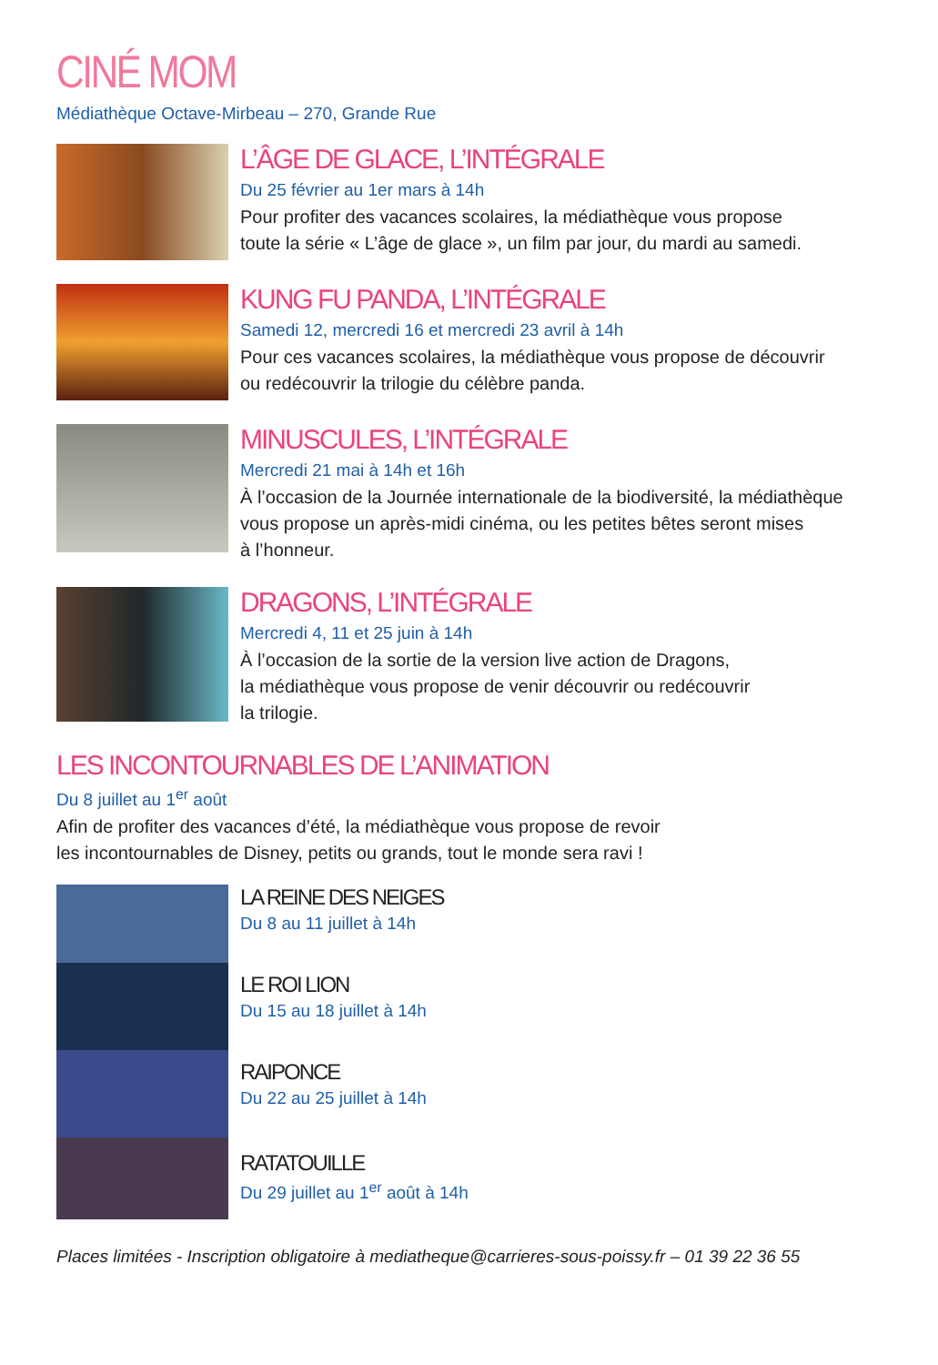CINÉ MOM
Médiathèque Octave-Mirbeau – 270, Grande Rue
L’ÂGE DE GLACE, L’INTÉGRALE
Du 25 février au 1er mars à 14h
Pour profiter des vacances scolaires, la médiathèque vous propose
toute la série « L’âge de glace », un film par jour, du mardi au samedi.
KUNG FU PANDA, L’INTÉGRALE
Samedi 12, mercredi 16 et mercredi 23 avril à 14h
Pour ces vacances scolaires, la médiathèque vous propose de découvrir
ou redécouvrir la trilogie du célèbre panda.
MINUSCULES, L’INTÉGRALE
Mercredi 21 mai à 14h et 16h
À l’occasion de la Journée internationale de la biodiversité, la médiathèque
vous propose un après-midi cinéma, ou les petites bêtes seront mises
à l’honneur.
DRAGONS, L’INTÉGRALE
Mercredi 4, 11 et 25 juin à 14h
À l’occasion de la sortie de la version live action de Dragons,
la médiathèque vous propose de venir découvrir ou redécouvrir
la trilogie.
LES INCONTOURNABLES DE L’ANIMATION
Du 8 juillet au 1<sup>er</sup> août
Afin de profiter des vacances d’été, la médiathèque vous propose de revoir
les incontournables de Disney, petits ou grands, tout le monde sera ravi !
LA REINE DES NEIGES
Du 8 au 11 juillet à 14h
LE ROI LION
Du 15 au 18 juillet à 14h
RAIPONCE
Du 22 au 25 juillet à 14h
RATATOUILLE
Du 29 juillet au 1<sup>er</sup> août à 14h
Places limitées - Inscription obligatoire à mediatheque@carrieres-sous-poissy.fr – 01 39 22 36 55